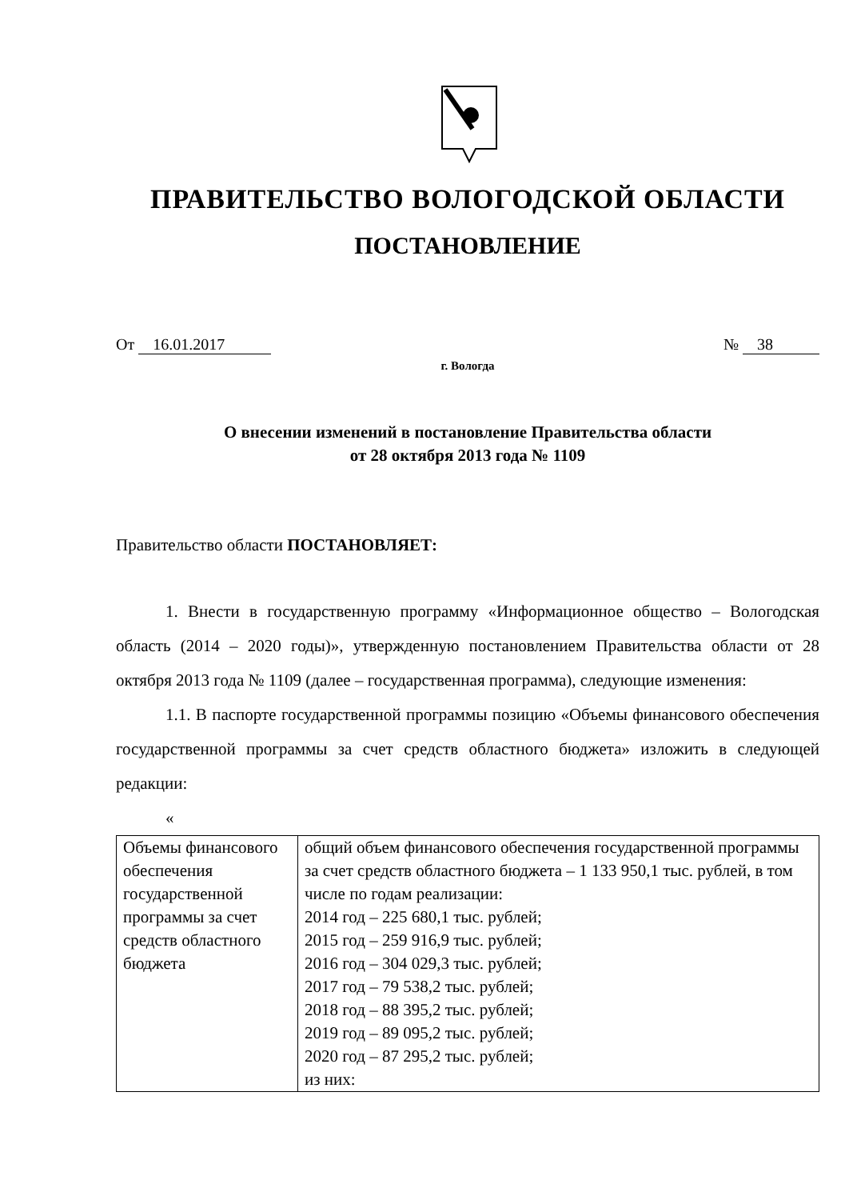ПРАВИТЕЛЬСТВО ВОЛОГОДСКОЙ ОБЛАСТИ
ПОСТАНОВЛЕНИЕ
От 16.01.2017 № 38
г. Вологда
О внесении изменений в постановление Правительства области
от 28 октября 2013 года № 1109
Правительство области ПОСТАНОВЛЯЕТ:
1. Внести в государственную программу «Информационное общество – Вологодская область (2014 – 2020 годы)», утвержденную постановлением Правительства области от 28 октября 2013 года № 1109 (далее – государственная программа), следующие изменения:
1.1. В паспорте государственной программы позицию «Объемы финансового обеспечения государственной программы за счет средств областного бюджета» изложить в следующей редакции:
«
| Объемы финансового обеспечения государственной программы за счет средств областного бюджета | общий объем финансового обеспечения государственной программы за счет средств областного бюджета – 1 133 950,1 тыс. рублей, в том числе по годам реализации: 2014 год – 225 680,1 тыс. рублей; 2015 год – 259 916,9 тыс. рублей; 2016 год – 304 029,3 тыс. рублей; 2017 год – 79 538,2 тыс. рублей; 2018 год – 88 395,2 тыс. рублей; 2019 год – 89 095,2 тыс. рублей; 2020 год – 87 295,2 тыс. рублей; из них: |